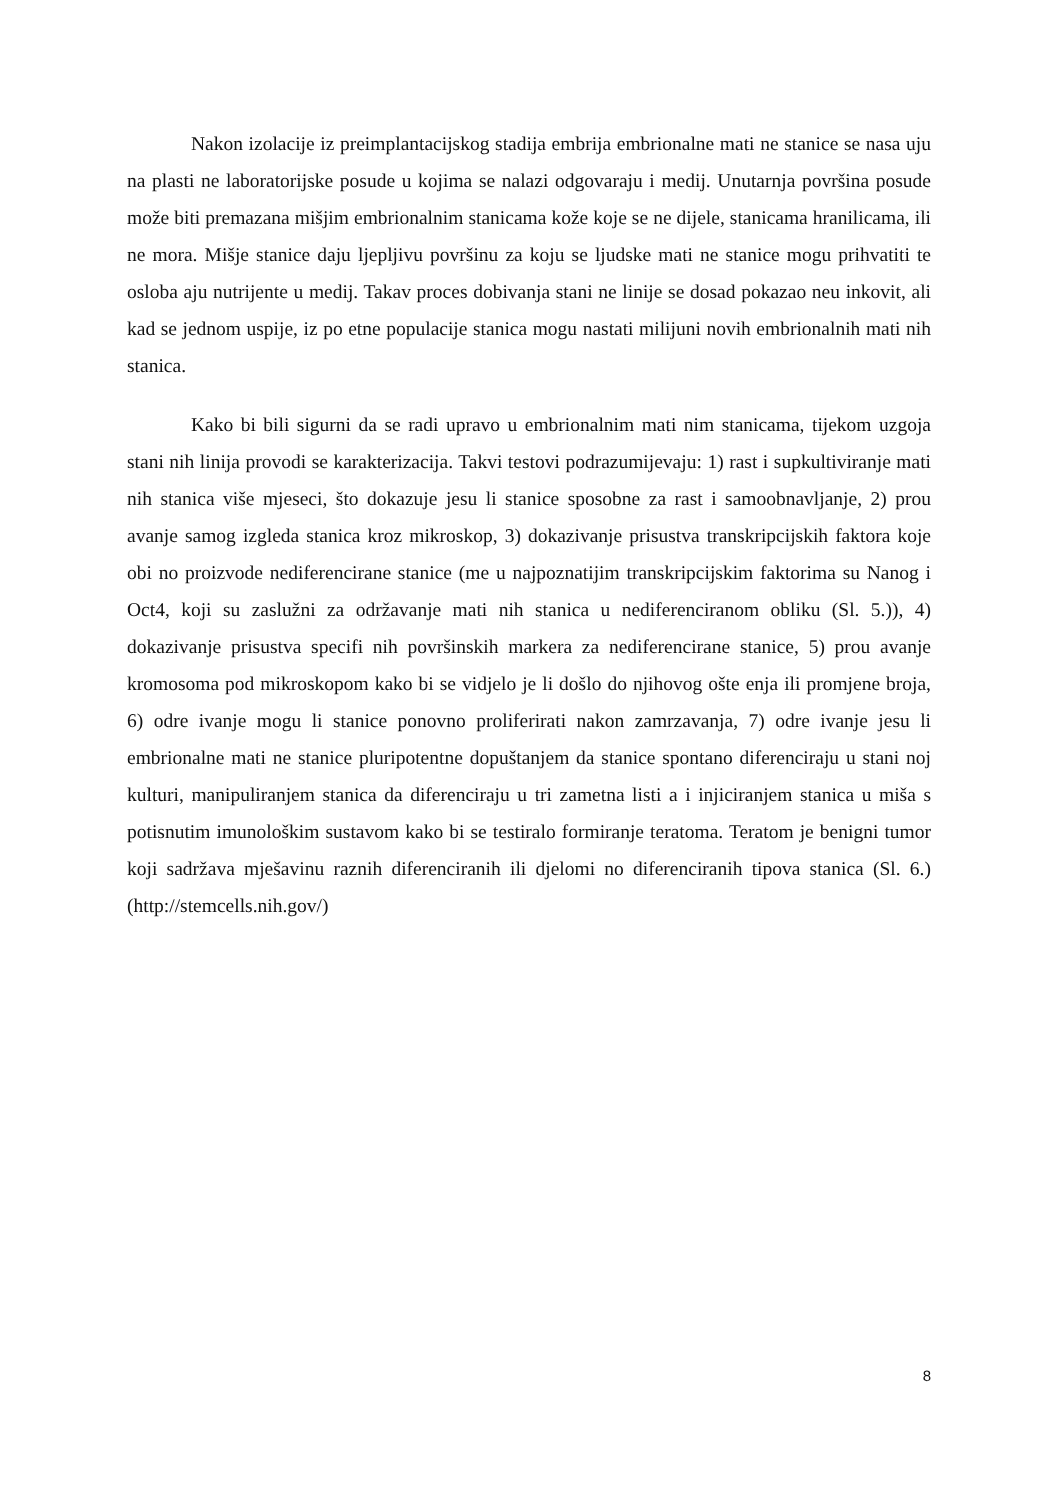Nakon izolacije iz preimplantacijskog stadija embrija embrionalne mati ne stanice se nasa uju na plasti ne laboratorijske posude u kojima se nalazi odgovaraju i medij. Unutarnja površina posude može biti premazana mišjim embrionalnim stanicama kože koje se ne dijele, stanicama hranilicama, ili ne mora. Mišje stanice daju ljepljivu površinu za koju se ljudske mati ne stanice mogu prihvatiti te osloba aju nutrijente u medij. Takav proces dobivanja stani ne linije se dosad pokazao neu inkovit, ali kad se jednom uspije, iz po etne populacije stanica mogu nastati milijuni novih embrionalnih mati nih stanica.
Kako bi bili sigurni da se radi upravo u embrionalnim mati nim stanicama, tijekom uzgoja stani nih linija provodi se karakterizacija. Takvi testovi podrazumijevaju: 1) rast i supkultiviranje mati nih stanica više mjeseci, što dokazuje jesu li stanice sposobne za rast i samoobnavljanje, 2) prou avanje samog izgleda stanica kroz mikroskop, 3) dokazivanje prisustva transkripcijskih faktora koje obi no proizvode nediferencirane stanice (me u najpoznatijim transkripcijskim faktorima su Nanog i Oct4, koji su zaslužni za održavanje mati nih stanica u nediferenciranom obliku (Sl. 5.)), 4) dokazivanje prisustva specifi nih površinskih markera za nediferencirane stanice, 5) prou avanje kromosoma pod mikroskopom kako bi se vidjelo je li došlo do njihovog ošte enja ili promjene broja, 6) odre ivanje mogu li stanice ponovno proliferirati nakon zamrzavanja, 7) odre ivanje jesu li embrionalne mati ne stanice pluripotentne dopuštanjem da stanice spontano diferenciraju u stani noj kulturi, manipuliranjem stanica da diferenciraju u tri zametna listi a i injiciranjem stanica u miša s potisnutim imunološkim sustavom kako bi se testiralo formiranje teratoma. Teratom je benigni tumor koji sadržava mješavinu raznih diferenciranih ili djelomi no diferenciranih tipova stanica (Sl. 6.) (http://stemcells.nih.gov/)
8